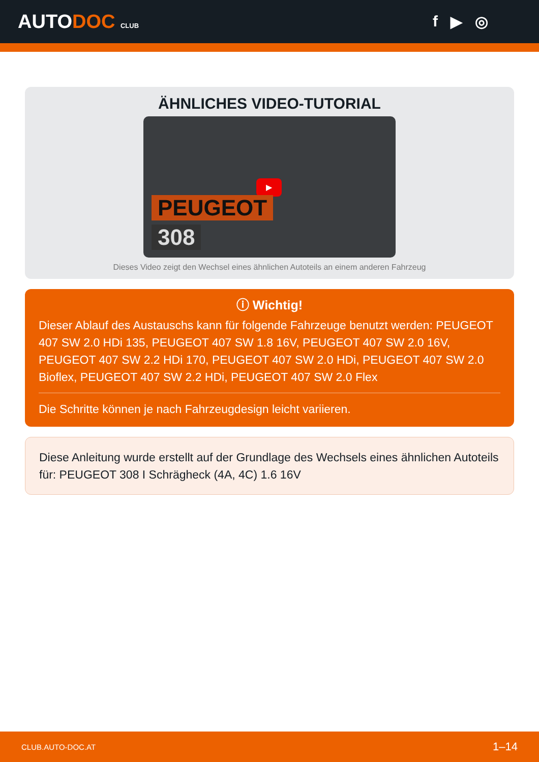AUTODOC CLUB
f ▶ ◎
ÄHNLICHES VIDEO-TUTORIAL
▶
PEUGEOT
308
Dieses Video zeigt den Wechsel eines ähnlichen Autoteils an einem anderen Fahrzeug
ⓘ Wichtig!
Dieser Ablauf des Austauschs kann für folgende Fahrzeuge benutzt werden: PEUGEOT 407 SW 2.0 HDi 135, PEUGEOT 407 SW 1.8 16V, PEUGEOT 407 SW 2.0 16V, PEUGEOT 407 SW 2.2 HDi 170, PEUGEOT 407 SW 2.0 HDi, PEUGEOT 407 SW 2.0 Bioflex, PEUGEOT 407 SW 2.2 HDi, PEUGEOT 407 SW 2.0 Flex
Die Schritte können je nach Fahrzeugdesign leicht variieren.
Diese Anleitung wurde erstellt auf der Grundlage des Wechsels eines ähnlichen Autoteils für: PEUGEOT 308 I Schrägheck (4A, 4C) 1.6 16V
CLUB.AUTO-DOC.AT 1–14